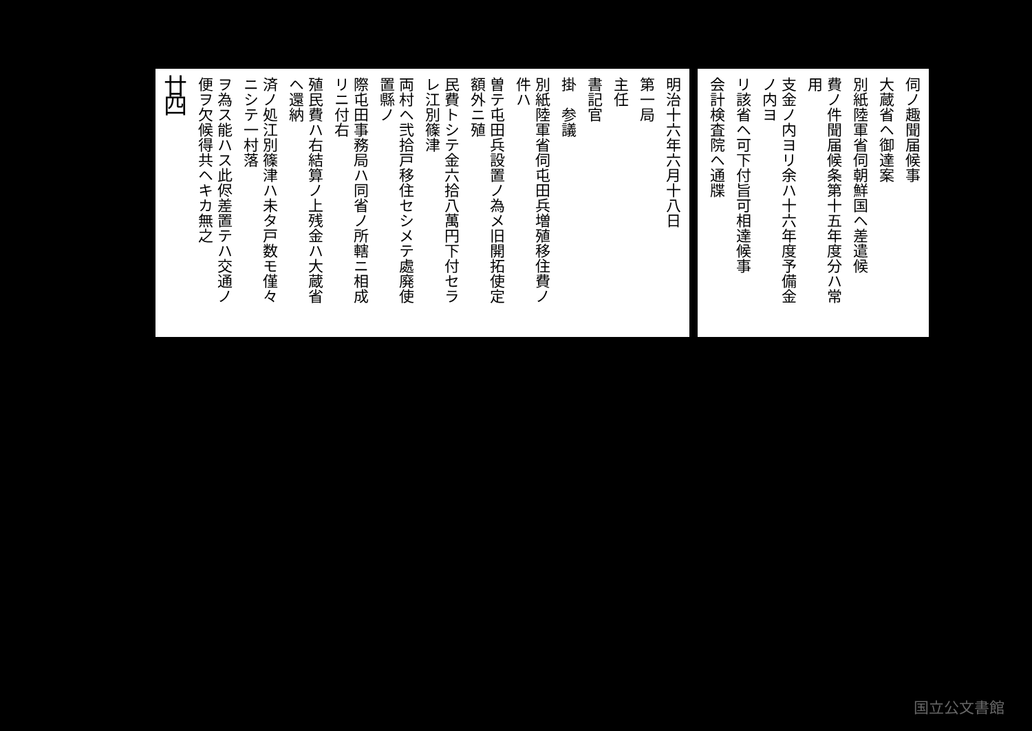明治十六年六月十八日
第一局
主任
書記官
掛　参議
別紙陸軍省伺屯田兵増殖移住費ノ件ハ
曽テ屯田兵設置ノ為メ旧開拓使定額外ニ殖
民費トシテ金六拾八萬円下付セラレ江別篠津
両村ヘ弐拾戸移住セシメテ處廃使置縣ノ
際屯田事務局ハ同省ノ所轄ニ相成リニ付右
殖民費ハ右結算ノ上残金ハ大蔵省ヘ還納
済ノ処江別篠津ハ未タ戸数モ僅々ニシテ一村落
ヲ為ス能ハス此侭差置テハ交通ノ便ヲ欠候得共ヘキカ無之
廿四
伺ノ趣聞届候事
大蔵省ヘ御達案
別紙陸軍省伺朝鮮国ヘ差遣候
費ノ件聞届候条第十五年度分ハ常用
支金ノ内ヨリ余ハ十六年度予備金ノ内ヨ
リ該省ヘ可下付旨可相達候事
会計検査院ヘ通牒
国立公文書館